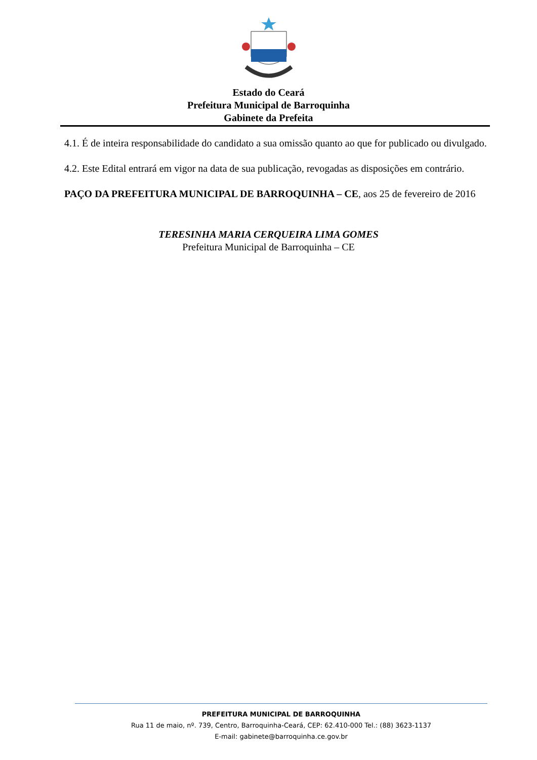Estado do Ceará
Prefeitura Municipal de Barroquinha
Gabinete da Prefeita
4.1. É de inteira responsabilidade do candidato a sua omissão quanto ao que for publicado ou divulgado.
4.2. Este Edital entrará em vigor na data de sua publicação, revogadas as disposições em contrário.
PAÇO DA PREFEITURA MUNICIPAL DE BARROQUINHA – CE, aos 25 de fevereiro de 2016
TERESINHA MARIA CERQUEIRA LIMA GOMES
Prefeitura Municipal de Barroquinha – CE
PREFEITURA MUNICIPAL DE BARROQUINHA
Rua 11 de maio, nº. 739, Centro, Barroquinha-Ceará, CEP: 62.410-000 Tel.: (88) 3623-1137
E-mail: gabinete@barroquinha.ce.gov.br